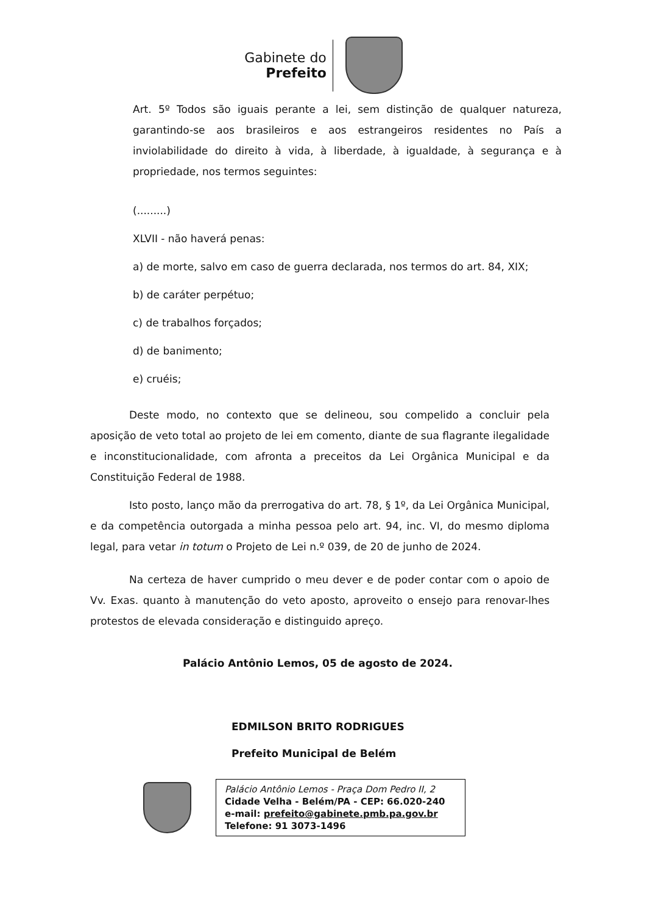Gabinete do
Prefeito
Art. 5º Todos são iguais perante a lei, sem distinção de qualquer natureza, garantindo-se aos brasileiros e aos estrangeiros residentes no País a inviolabilidade do direito à vida, à liberdade, à igualdade, à segurança e à propriedade, nos termos seguintes:
(.........)
XLVII - não haverá penas:
a) de morte, salvo em caso de guerra declarada, nos termos do art. 84, XIX;
b) de caráter perpétuo;
c) de trabalhos forçados;
d) de banimento;
e) cruéis;
Deste modo, no contexto que se delineou, sou compelido a concluir pela aposição de veto total ao projeto de lei em comento, diante de sua flagrante ilegalidade e inconstitucionalidade, com afronta a preceitos da Lei Orgânica Municipal e da Constituição Federal de 1988.
Isto posto, lanço mão da prerrogativa do art. 78, § 1º, da Lei Orgânica Municipal, e da competência outorgada a minha pessoa pelo art. 94, inc. VI, do mesmo diploma legal, para vetar in totum o Projeto de Lei n.º 039, de 20 de junho de 2024.
Na certeza de haver cumprido o meu dever e de poder contar com o apoio de Vv. Exas. quanto à manutenção do veto aposto, aproveito o ensejo para renovar-lhes protestos de elevada consideração e distinguido apreço.
Palácio Antônio Lemos, 05 de agosto de 2024.
EDMILSON BRITO RODRIGUES
Prefeito Municipal de Belém
Palácio Antônio Lemos - Praça Dom Pedro II, 2
Cidade Velha - Belém/PA - CEP: 66.020-240
e-mail: prefeito@gabinete.pmb.pa.gov.br
Telefone: 91 3073-1496